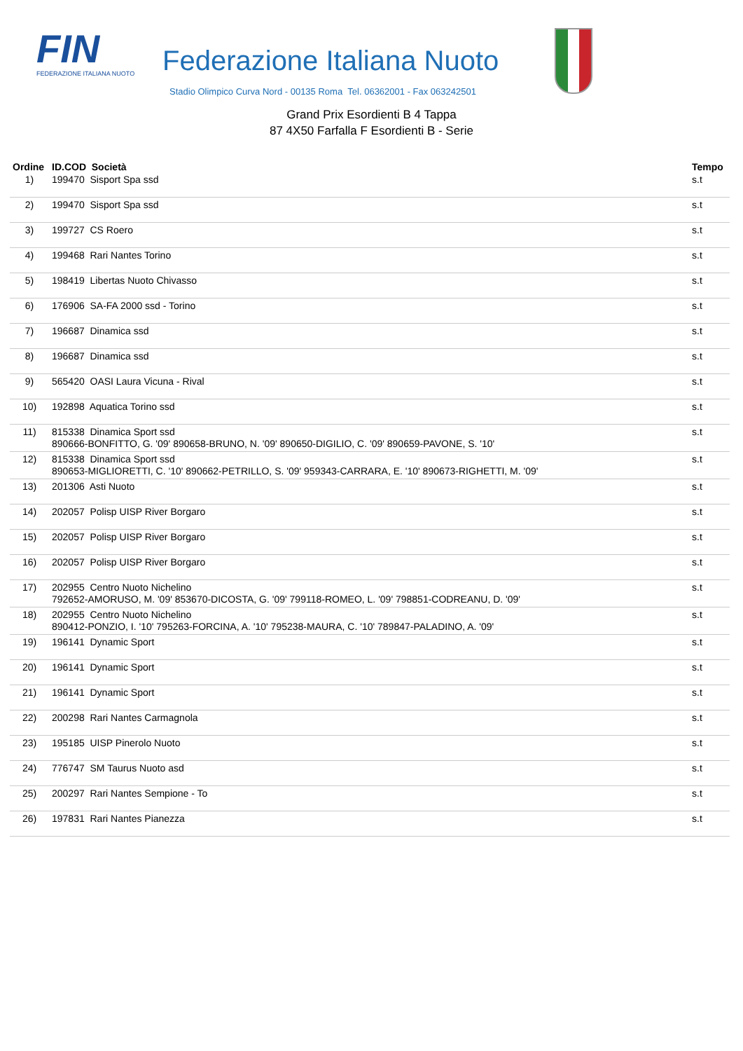FIN
FEDERAZIONE ITALIANA NUOTO
Federazione Italiana Nuoto
Stadio Olimpico Curva Nord - 00135 Roma Tel. 06362001 - Fax 063242501
Grand Prix Esordienti B 4 Tappa
87 4X50 Farfalla F Esordienti B - Serie
| Ordine | ID.COD Società | Tempo |
| --- | --- | --- |
| 1) | 199470 Sisport Spa ssd | s.t |
| 2) | 199470 Sisport Spa ssd | s.t |
| 3) | 199727 CS Roero | s.t |
| 4) | 199468 Rari Nantes Torino | s.t |
| 5) | 198419 Libertas Nuoto Chivasso | s.t |
| 6) | 176906 SA-FA 2000 ssd - Torino | s.t |
| 7) | 196687 Dinamica ssd | s.t |
| 8) | 196687 Dinamica ssd | s.t |
| 9) | 565420 OASI Laura Vicuna - Rival | s.t |
| 10) | 192898 Aquatica Torino ssd | s.t |
| 11) | 815338 Dinamica Sport ssd 890666-BONFITTO, G. '09' 890658-BRUNO, N. '09' 890650-DIGILIO, C. '09' 890659-PAVONE, S. '10' | s.t |
| 12) | 815338 Dinamica Sport ssd 890653-MIGLIORETTI, C. '10' 890662-PETRILLO, S. '09' 959343-CARRARA, E. '10' 890673-RIGHETTI, M. '09' | s.t |
| 13) | 201306 Asti Nuoto | s.t |
| 14) | 202057 Polisp UISP River Borgaro | s.t |
| 15) | 202057 Polisp UISP River Borgaro | s.t |
| 16) | 202057 Polisp UISP River Borgaro | s.t |
| 17) | 202955 Centro Nuoto Nichelino 792652-AMORUSO, M. '09' 853670-DICOSTA, G. '09' 799118-ROMEO, L. '09' 798851-CODREANU, D. '09' | s.t |
| 18) | 202955 Centro Nuoto Nichelino 890412-PONZIO, I. '10' 795263-FORCINA, A. '10' 795238-MAURA, C. '10' 789847-PALADINO, A. '09' | s.t |
| 19) | 196141 Dynamic Sport | s.t |
| 20) | 196141 Dynamic Sport | s.t |
| 21) | 196141 Dynamic Sport | s.t |
| 22) | 200298 Rari Nantes Carmagnola | s.t |
| 23) | 195185 UISP Pinerolo Nuoto | s.t |
| 24) | 776747 SM Taurus Nuoto asd | s.t |
| 25) | 200297 Rari Nantes Sempione - To | s.t |
| 26) | 197831 Rari Nantes Pianezza | s.t |